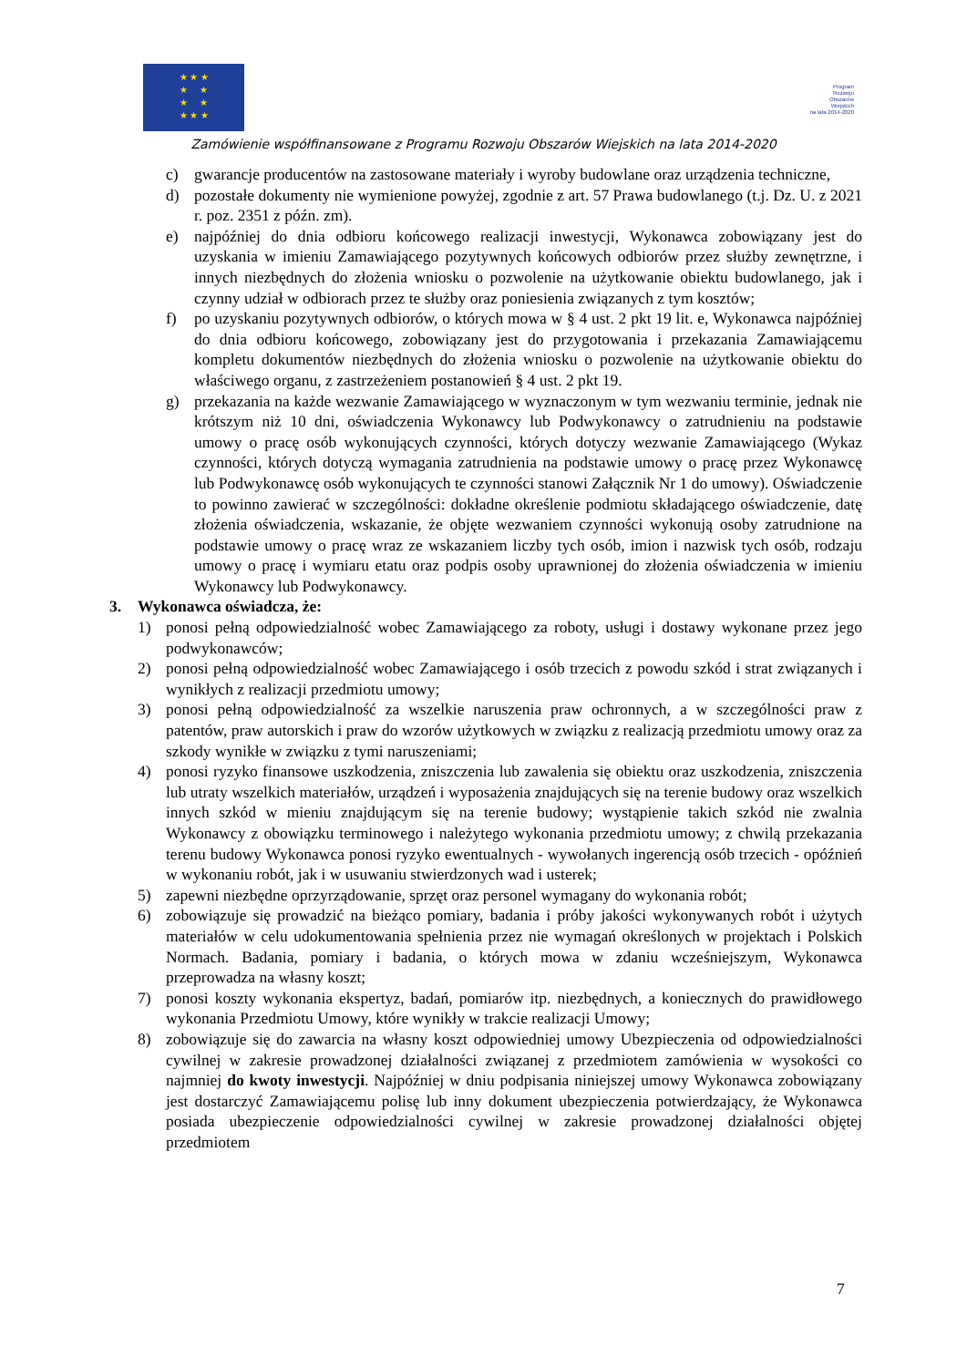★ ★ ★
★ ★
★ ★
★ ★ ★
Program
Rozwoju
Obszarów
Wiejskich
na lata 2014-2020
Zamówienie współfinansowane z Programu Rozwoju Obszarów Wiejskich na lata 2014-2020
c) gwarancje producentów na zastosowane materiały i wyroby budowlane oraz urządzenia techniczne,
d) pozostałe dokumenty nie wymienione powyżej, zgodnie z art. 57 Prawa budowlanego (t.j. Dz. U. z 2021 r. poz. 2351 z późn. zm).
e) najpóźniej do dnia odbioru końcowego realizacji inwestycji, Wykonawca zobowiązany jest do uzyskania w imieniu Zamawiającego pozytywnych końcowych odbiorów przez służby zewnętrzne, i innych niezbędnych do złożenia wniosku o pozwolenie na użytkowanie obiektu budowlanego, jak i czynny udział w odbiorach przez te służby oraz poniesienia związanych z tym kosztów;
f) po uzyskaniu pozytywnych odbiorów, o których mowa w § 4 ust. 2 pkt 19 lit. e, Wykonawca najpóźniej do dnia odbioru końcowego, zobowiązany jest do przygotowania i przekazania Zamawiającemu kompletu dokumentów niezbędnych do złożenia wniosku o pozwolenie na użytkowanie obiektu do właściwego organu, z zastrzeżeniem postanowień § 4 ust. 2 pkt 19.
g) przekazania na każde wezwanie Zamawiającego w wyznaczonym w tym wezwaniu terminie, jednak nie krótszym niż 10 dni, oświadczenia Wykonawcy lub Podwykonawcy o zatrudnieniu na podstawie umowy o pracę osób wykonujących czynności, których dotyczy wezwanie Zamawiającego (Wykaz czynności, których dotyczą wymagania zatrudnienia na podstawie umowy o pracę przez Wykonawcę lub Podwykonawcę osób wykonujących te czynności stanowi Załącznik Nr 1 do umowy). Oświadczenie to powinno zawierać w szczególności: dokładne określenie podmiotu składającego oświadczenie, datę złożenia oświadczenia, wskazanie, że objęte wezwaniem czynności wykonują osoby zatrudnione na podstawie umowy o pracę wraz ze wskazaniem liczby tych osób, imion i nazwisk tych osób, rodzaju umowy o pracę i wymiaru etatu oraz podpis osoby uprawnionej do złożenia oświadczenia w imieniu Wykonawcy lub Podwykonawcy.
3. Wykonawca oświadcza, że:
1) ponosi pełną odpowiedzialność wobec Zamawiającego za roboty, usługi i dostawy wykonane przez jego podwykonawców;
2) ponosi pełną odpowiedzialność wobec Zamawiającego i osób trzecich z powodu szkód i strat związanych i wynikłych z realizacji przedmiotu umowy;
3) ponosi pełną odpowiedzialność za wszelkie naruszenia praw ochronnych, a w szczególności praw z patentów, praw autorskich i praw do wzorów użytkowych w związku z realizacją przedmiotu umowy oraz za szkody wynikłe w związku z tymi naruszeniami;
4) ponosi ryzyko finansowe uszkodzenia, zniszczenia lub zawalenia się obiektu oraz uszkodzenia, zniszczenia lub utraty wszelkich materiałów, urządzeń i wyposażenia znajdujących się na terenie budowy oraz wszelkich innych szkód w mieniu znajdującym się na terenie budowy; wystąpienie takich szkód nie zwalnia Wykonawcy z obowiązku terminowego i należytego wykonania przedmiotu umowy; z chwilą przekazania terenu budowy Wykonawca ponosi ryzyko ewentualnych - wywołanych ingerencją osób trzecich - opóźnień w wykonaniu robót, jak i w usuwaniu stwierdzonych wad i usterek;
5) zapewni niezbędne oprzyrządowanie, sprzęt oraz personel wymagany do wykonania robót;
6) zobowiązuje się prowadzić na bieżąco pomiary, badania i próby jakości wykonywanych robót i użytych materiałów w celu udokumentowania spełnienia przez nie wymagań określonych w projektach i Polskich Normach. Badania, pomiary i badania, o których mowa w zdaniu wcześniejszym, Wykonawca przeprowadza na własny koszt;
7) ponosi koszty wykonania ekspertyz, badań, pomiarów itp. niezbędnych, a koniecznych do prawidłowego wykonania Przedmiotu Umowy, które wynikły w trakcie realizacji Umowy;
8) zobowiązuje się do zawarcia na własny koszt odpowiedniej umowy Ubezpieczenia od odpowiedzialności cywilnej w zakresie prowadzonej działalności związanej z przedmiotem zamówienia w wysokości co najmniej do kwoty inwestycji. Najpóźniej w dniu podpisania niniejszej umowy Wykonawca zobowiązany jest dostarczyć Zamawiającemu polisę lub inny dokument ubezpieczenia potwierdzający, że Wykonawca posiada ubezpieczenie odpowiedzialności cywilnej w zakresie prowadzonej działalności objętej przedmiotem
7